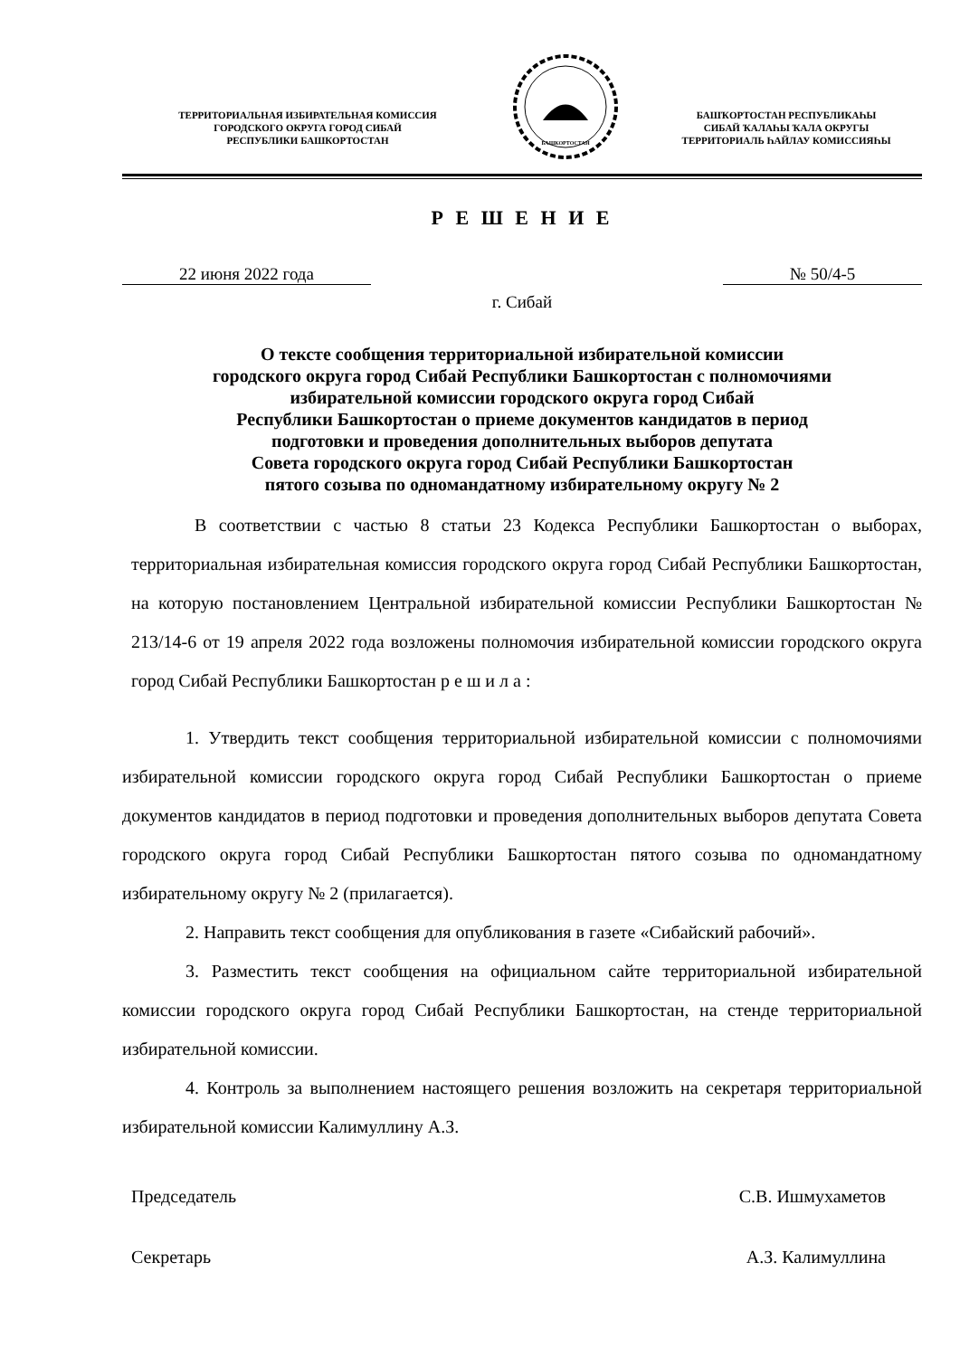ТЕРРИТОРИАЛЬНАЯ ИЗБИРАТЕЛЬНАЯ КОМИССИЯ
ГОРОДСКОГО ОКРУГА ГОРОД СИБАЙ
РЕСПУБЛИКИ БАШКОРТОСТАН
БАШКОРТОСТАН
БАШҠОРТОСТАН РЕСПУБЛИКАҺЫ
СИБАЙ ҠАЛАҺЫ ҠАЛА ОКРУГЫ
ТЕРРИТОРИАЛЬ ҺАЙЛАУ КОМИССИЯҺЫ
Р Е Ш Е Н И Е
22 июня 2022 года № 50/4-5
г. Сибай
О тексте сообщения территориальной избирательной комиссии
городского округа город Сибай Республики Башкортостан с полномочиями
избирательной комиссии городского округа город Сибай
Республики Башкортостан о приеме документов кандидатов в период
подготовки и проведения дополнительных выборов депутата
Совета городского округа город Сибай Республики Башкортостан
пятого созыва по одномандатному избирательному округу № 2
В соответствии с частью 8 статьи 23 Кодекса Республики Башкортостан о выборах, территориальная избирательная комиссия городского округа город Сибай Республики Башкортостан, на которую постановлением Центральной избирательной комиссии Республики Башкортостан № 213/14-6 от 19 апреля 2022 года возложены полномочия избирательной комиссии городского округа город Сибай Республики Башкортостан р е ш и л а :
1. Утвердить текст сообщения территориальной избирательной комиссии с полномочиями избирательной комиссии городского округа город Сибай Республики Башкортостан о приеме документов кандидатов в период подготовки и проведения дополнительных выборов депутата Совета городского округа город Сибай Республики Башкортостан пятого созыва по одномандатному избирательному округу № 2 (прилагается).
2. Направить текст сообщения для опубликования в газете «Сибайский рабочий».
3. Разместить текст сообщения на официальном сайте территориальной избирательной комиссии городского округа город Сибай Республики Башкортостан, на стенде территориальной избирательной комиссии.
4. Контроль за выполнением настоящего решения возложить на секретаря территориальной избирательной комиссии Калимуллину А.З.
Председатель С.В. Ишмухаметов
Секретарь А.З. Калимуллина